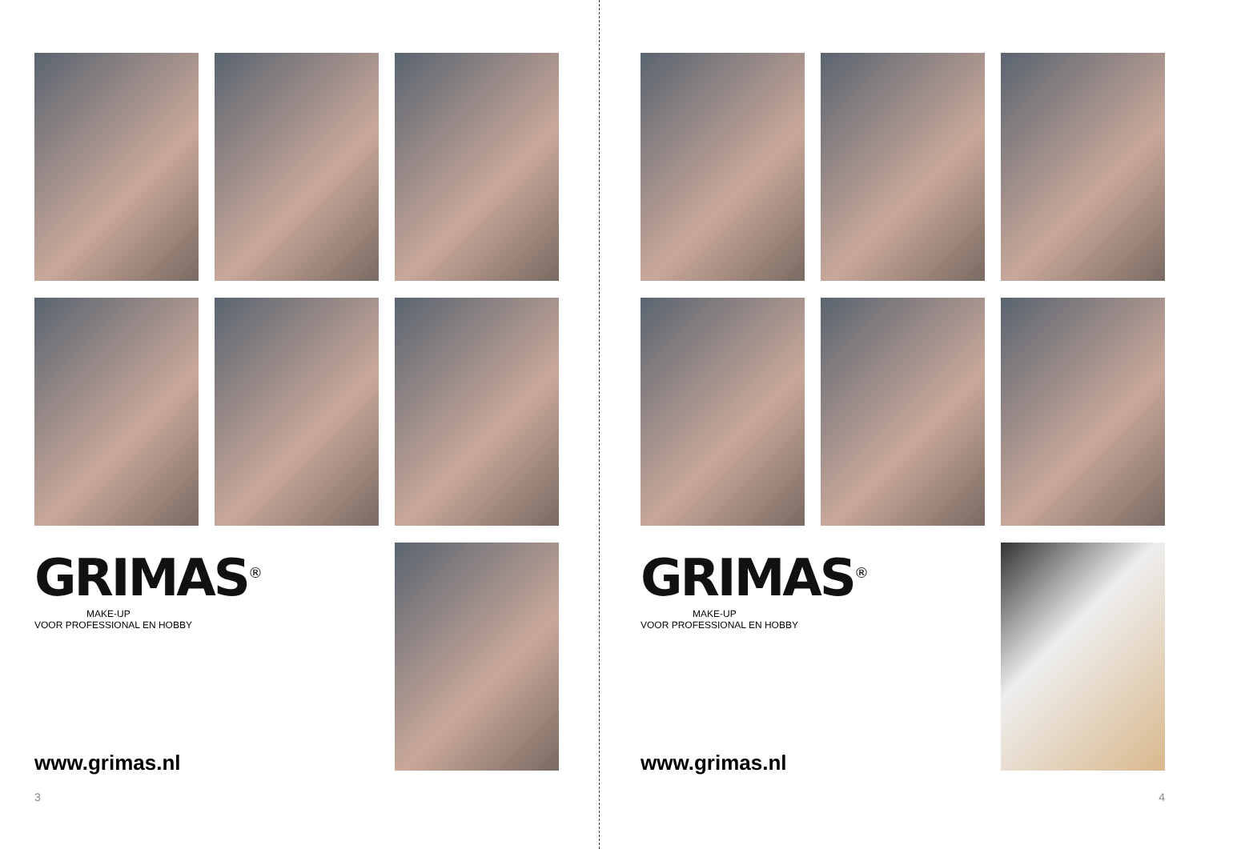GRIMAS<sup>®</sup>
MAKE-UP
VOOR PROFESSIONAL EN HOBBY
www.grimas.nl
3
GRIMAS<sup>®</sup>
MAKE-UP
VOOR PROFESSIONAL EN HOBBY
www.grimas.nl
4